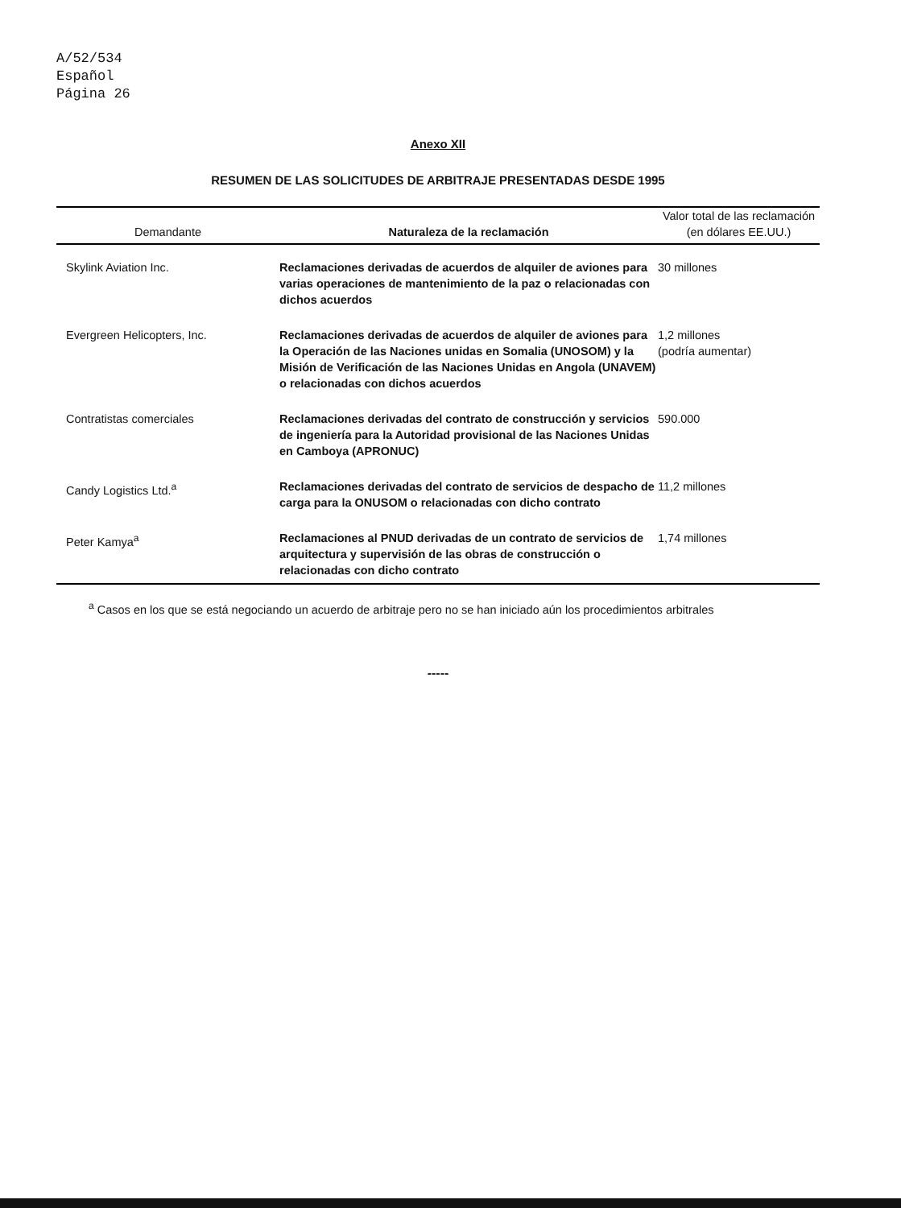A/52/534
Español
Página 26
Anexo XII
RESUMEN DE LAS SOLICITUDES DE ARBITRAJE PRESENTADAS DESDE 1995
| Demandante | Naturaleza de la reclamación | Valor total de las reclamación (en dólares EE.UU.) |
| --- | --- | --- |
| Skylink Aviation Inc. | Reclamaciones derivadas de acuerdos de alquiler de aviones para varias operaciones de mantenimiento de la paz o relacionadas con dichos acuerdos | 30 millones |
| Evergreen Helicopters, Inc. | Reclamaciones derivadas de acuerdos de alquiler de aviones para la Operación de las Naciones unidas en Somalia (UNOSOM) y la Misión de Verificación de las Naciones Unidas en Angola (UNAVEM) o relacionadas con dichos acuerdos | 1,2 millones (podría aumentar) |
| Contratistas comerciales | Reclamaciones derivadas del contrato de construcción y servicios de ingeniería para la Autoridad provisional de las Naciones Unidas en Camboya (APRONUC) | 590.000 |
| Candy Logistics Ltd.<sup>a</sup> | Reclamaciones derivadas del contrato de servicios de despacho de carga para la ONUSOM o relacionadas con dicho contrato | 11,2 millones |
| Peter Kamya<sup>a</sup> | Reclamaciones al PNUD derivadas de un contrato de servicios de arquitectura y supervisión de las obras de construcción o relacionadas con dicho contrato | 1,74 millones |
<sup>a</sup> Casos en los que se está negociando un acuerdo de arbitraje pero no se han iniciado aún los procedimientos arbitrales
-----